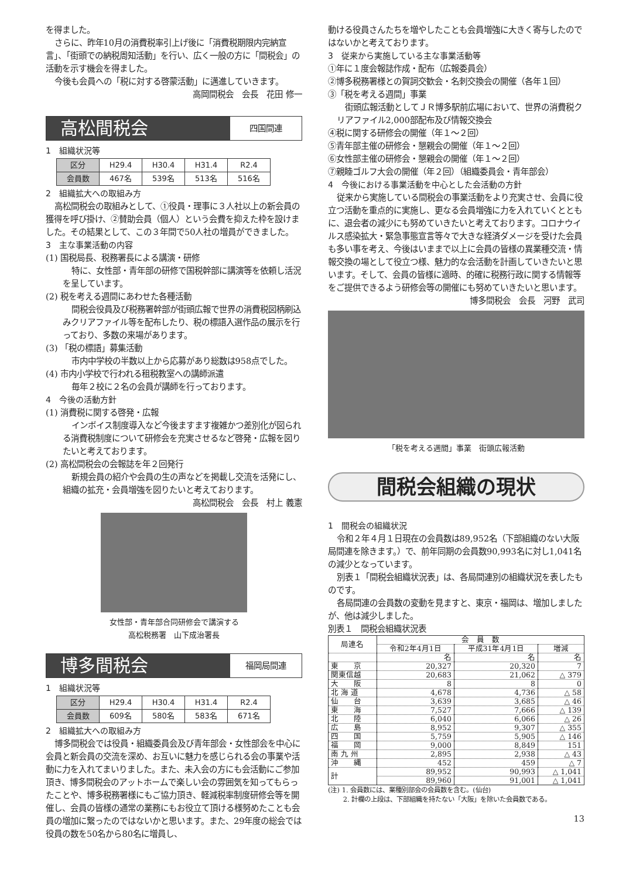を得ました。
さらに、昨年10月の消費税率引上げ後に「消費税期限内完納宣言」、「街頭での納税周知活動」を行い、広く一般の方に「間税会」の活動を示す機会を得ました。
今後も会員への「税に対する啓蒙活動」に邁進していきます。
高岡間税会　会長　花田 修一
高松間税会
四国間連
1　組織状況等
| 区分 | H29.4 | H30.4 | H31.4 | R2.4 |
| 会員数 | 467名 | 539名 | 513名 | 516名 |
2　組織拡大への取組み方
高松間税会の取組みとして、①役員・理事に３人社以上の新会員の獲得を呼び掛け、②賛助会員（個人）という会費を抑えた枠を設けました。その結果として、この３年間で50人社の増員ができました。
3　主な事業活動の内容
(1) 国税局長、税務署長による講演・研修
特に、女性部・青年部の研修で国税幹部に講演等を依頼し活況を呈しています。
(2) 税を考える週間にあわせた各種活動
間税会役員及び税務署幹部が街頭広報で世界の消費税図柄刷込みクリアファイル等を配布したり、税の標語入選作品の展示を行っており、多数の来場があります。
(3) 「税の標語」募集活動
市内中学校の半数以上から応募があり総数は958点でした。
(4) 市内小学校で行われる租税教室への講師派遣
毎年２校に２名の会員が講師を行っております。
4　今後の活動方針
(1) 消費税に関する啓発・広報
インボイス制度導入など今後ますます複雑かつ差別化が図られる消費税制度について研修会を充実させるなど啓発・広報を図りたいと考えております。
(2) 高松間税会の会報誌を年２回発行
新規会員の紹介や会員の生の声などを掲載し交流を活発にし、組織の拡充・会員増強を図りたいと考えております。
高松間税会　会長　村上 義憲
女性部・青年部合同研修会で講演する
高松税務署　山下成治署長
博多間税会
福岡局間連
1　組織状況等
| 区分 | H29.4 | H30.4 | H31.4 | R2.4 |
| 会員数 | 609名 | 580名 | 583名 | 671名 |
2　組織拡大への取組み方
博多間税会では役員・組織委員会及び青年部会・女性部会を中心に会員と新会員の交流を深め、お互いに魅力を感じられる会の事業や活動に力を入れてまいりました。また、未入会の方にも会活動にご参加頂き、博多間税会のアットホームで楽しい会の雰囲気を知ってもらったことや、博多税務署様にもご協力頂き、軽減税率制度研修会等を開催し、会員の皆様の通常の業務にもお役立て頂ける様努めたことも会員の増加に繋ったのではないかと思います。また、29年度の総会では役員の数を50名から80名に増員し、
動ける役員さんたちを増やしたことも会員増強に大きく寄与したのではないかと考えております。
3　従来から実施している主な事業活動等
①年に１度会報誌作成・配布（広報委員会）
②博多税務署様との賀詞交歓会・名刺交換会の開催（各年１回）
③「税を考える週間」事業
街頭広報活動としてＪＲ博多駅前広場において、世界の消費税クリアファイル2,000部配布及び情報交換会
④税に関する研修会の開催（年１～２回）
⑤青年部主催の研修会・懇親会の開催（年１～２回）
⑥女性部主催の研修会・懇親会の開催（年１～２回）
⑦親睦ゴルフ大会の開催（年２回）（組織委員会・青年部会）
4　今後における事業活動を中心とした会活動の方針
従来から実施している間税会の事業活動をより充実させ、会員に役立つ活動を重点的に実施し、更なる会員増強に力を入れていくとともに、退会者の減少にも努めていきたいと考えております。コロナウイルス感染拡大・緊急事態宣言等々で大きな経済ダメージを受けた会員も多い事を考え、今後はいままで以上に会員の皆様の異業種交流・情報交換の場として役立つ様、魅力的な会活動を計画していきたいと思います。そして、会員の皆様に適時、的確に税務行政に関する情報等をご提供できるよう研修会等の開催にも努めていきたいと思います。
博多間税会　会長　河野　武司
「税を考える週間」事業　街頭広報活動
間税会組織の現状
1　間税会の組織状況
令和２年４月１日現在の会員数は89,952名（下部組織のない大阪局間連を除きます。）で、前年同期の会員数90,993名に対し1,041名の減少となっています。
別表１「間税会組織状況表」は、各局間連別の組織状況を表したものです。
各局間連の会員数の変動を見ますと、東京・福岡は、増加しましたが、他は減少しました。
別表１　間税会組織状況表
| 局連名 | 会 員 数 | | |
| --- | --- | --- | --- |
| | 令和2年4月1日 | 平成31年4月1日 | 増減 |
| | 名 | 名 | 名 |
| 東 京 | 20,327 | 20,320 | 7 |
| 関東信越 | 20,683 | 21,062 | △ 379 |
| 大 阪 | 8 | 8 | 0 |
| 北 海 道 | 4,678 | 4,736 | △ 58 |
| 仙 台 | 3,639 | 3,685 | △ 46 |
| 東 海 | 7,527 | 7,666 | △ 139 |
| 北 陸 | 6,040 | 6,066 | △ 26 |
| 広 島 | 8,952 | 9,307 | △ 355 |
| 四 国 | 5,759 | 5,905 | △ 146 |
| 福 岡 | 9,000 | 8,849 | 151 |
| 南 九 州 | 2,895 | 2,938 | △ 43 |
| 沖 縄 | 452 | 459 | △ 7 |
| 計 | 89,952 | 90,993 | △ 1,041 |
| | 89,960 | 91,001 | △ 1,041 |
(注) 1. 会員数には、業種別部会の会員数を含む。(仙台)
　　 2. 計欄の上段は、下部組織を持たない「大阪」を除いた会員数である。
13